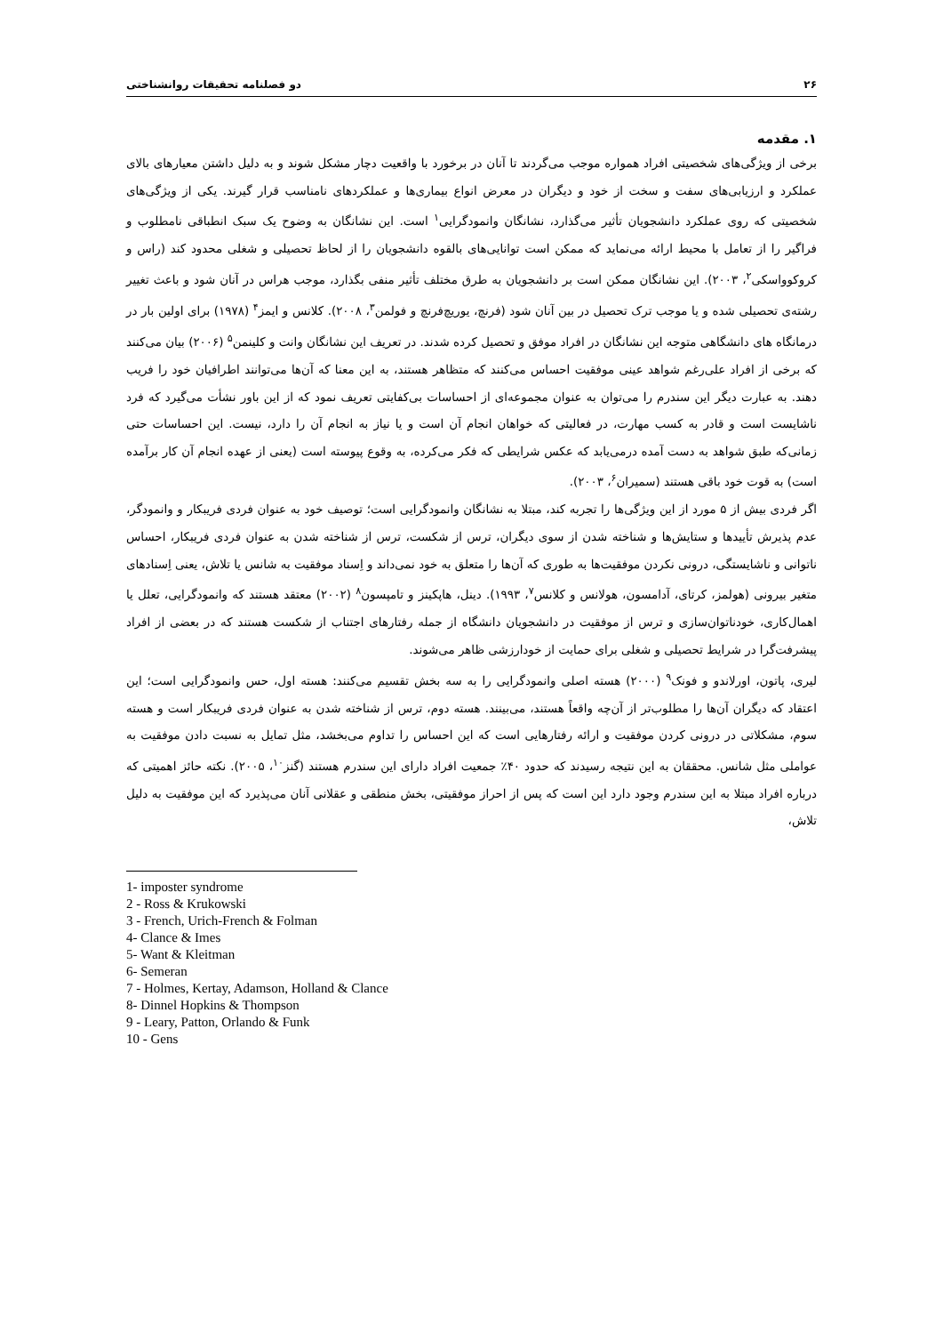۲۶ دو فصلنامه تحقیقات روانشناختی
۱. مقدمه
برخی از ویژگی‌های شخصیتی افراد همواره موجب می‌گردند تا آنان در برخورد با واقعیت دچار مشکل شوند و به دلیل داشتن معیارهای بالای عملکرد و ارزیابی‌های سفت و سخت از خود و دیگران در معرض انواع بیماری‌ها و عملکردهای نامناسب قرار گیرند. یکی از ویژگی‌های شخصیتی که روی عملکرد دانشجویان تأثیر می‌گذارد، نشانگان وانمودگرایی<sup>۱</sup> است. این نشانگان به وضوح یک سبک انطباقی نامطلوب و فراگیر را از تعامل با محیط ارائه می‌نماید که ممکن است توانایی‌های بالقوه دانشجویان را از لحاظ تحصیلی و شغلی محدود کند (راس و کروکوواسکی<sup>۲</sup>، ۲۰۰۳). این نشانگان ممکن است بر دانشجویان به طرق مختلف تأثیر منفی بگذارد، موجب هراس در آنان شود و باعث تغییر رشته‌ی تحصیلی شده و یا موجب ترک تحصیل در بین آنان شود (فرنچ، یوریچ‌فرنچ و فولمن<sup>۳</sup>، ۲۰۰۸). کلانس و ایمز<sup>۴</sup> (۱۹۷۸) برای اولین بار در درمانگاه های دانشگاهی متوجه این نشانگان در افراد موفق و تحصیل کرده شدند. در تعریف این نشانگان وانت و کلینمن<sup>۵</sup> (۲۰۰۶) بیان می‌کنند که برخی از افراد علی‌رغم شواهد عینی موفقیت احساس می‌کنند که متظاهر هستند، به این معنا که آن‌ها می‌توانند اطرافیان خود را فریب دهند. به عبارت دیگر این سندرم را می‌توان به عنوان مجموعه‌ای از احساسات بی‌کفایتی تعریف نمود که از این باور نشأت می‌گیرد که فرد ناشایست است و قادر به کسب مهارت، در فعالیتی که خواهان انجام آن است و یا نیاز به انجام آن را دارد، نیست. این احساسات حتی زمانی‌که طبق شواهد به دست آمده درمی‌یابد که عکس شرایطی که فکر می‌کرده، به وقوع پیوسته است (یعنی از عهده انجام آن کار برآمده است) به قوت خود باقی هستند (سمیران<sup>۶</sup>، ۲۰۰۳).
اگر فردی بیش از ۵ مورد از این ویژگی‌ها را تجربه کند، مبتلا به نشانگان وانمودگرایی است؛ توصیف خود به عنوان فردی فریبکار و وانمودگر، عدم پذیرش تأییدها و ستایش‌ها و شناخته شدن از سوی دیگران، ترس از شکست، ترس از شناخته شدن به عنوان فردی فریبکار، احساس ناتوانی و ناشایستگی، درونی نکردن موفقیت‌ها به طوری که آن‌ها را متعلق به خود نمی‌داند و اِسناد موفقیت به شانس یا تلاش، یعنی اِسنادهای متغیر بیرونی (هولمز، کرتای، آدامسون، هولانس و کلانس<sup>۷</sup>، ۱۹۹۳). دینل، هاپکینز و تامپسون<sup>۸</sup> (۲۰۰۲) معتقد هستند که وانمودگرایی، تعلل یا اهمال‌کاری، خودناتوان‌سازی و ترس از موفقیت در دانشجویان دانشگاه از جمله رفتارهای اجتناب از شکست هستند که در بعضی از افراد پیشرفت‌گرا در شرایط تحصیلی و شغلی برای حمایت از خودارزشی ظاهر می‌شوند.
لیری، پاتون، اورلاندو و فونک<sup>۹</sup> (۲۰۰۰) هسته اصلی وانمودگرایی را به سه بخش تقسیم می‌کنند: هسته اول، حس وانمودگرایی است؛ این اعتقاد که دیگران آن‌ها را مطلوب‌تر از آن‌چه واقعاً هستند، می‌بینند. هسته دوم، ترس از شناخته شدن به عنوان فردی فریبکار است و هسته سوم، مشکلاتی در درونی کردن موفقیت و ارائه رفتارهایی است که این احساس را تداوم می‌بخشد، مثل تمایل به نسبت دادن موفقیت به عواملی مثل شانس. محققان به این نتیجه رسیدند که حدود ۴۰٪ جمعیت افراد دارای این سندرم هستند (گنز<sup>۱۰</sup>، ۲۰۰۵). نکته حائز اهمیتی که درباره افراد مبتلا به این سندرم وجود دارد این است که پس از احراز موفقیتی، بخش منطقی و عقلانی آنان می‌پذیرد که این موفقیت به دلیل تلاش،
1- imposter syndrome
2 - Ross & Krukowski
3 - French, Urich-French & Folman
4- Clance & Imes
5- Want & Kleitman
6- Semeran
7 - Holmes, Kertay, Adamson, Holland & Clance
8- Dinnel Hopkins & Thompson
9 - Leary, Patton, Orlando & Funk
10 - Gens